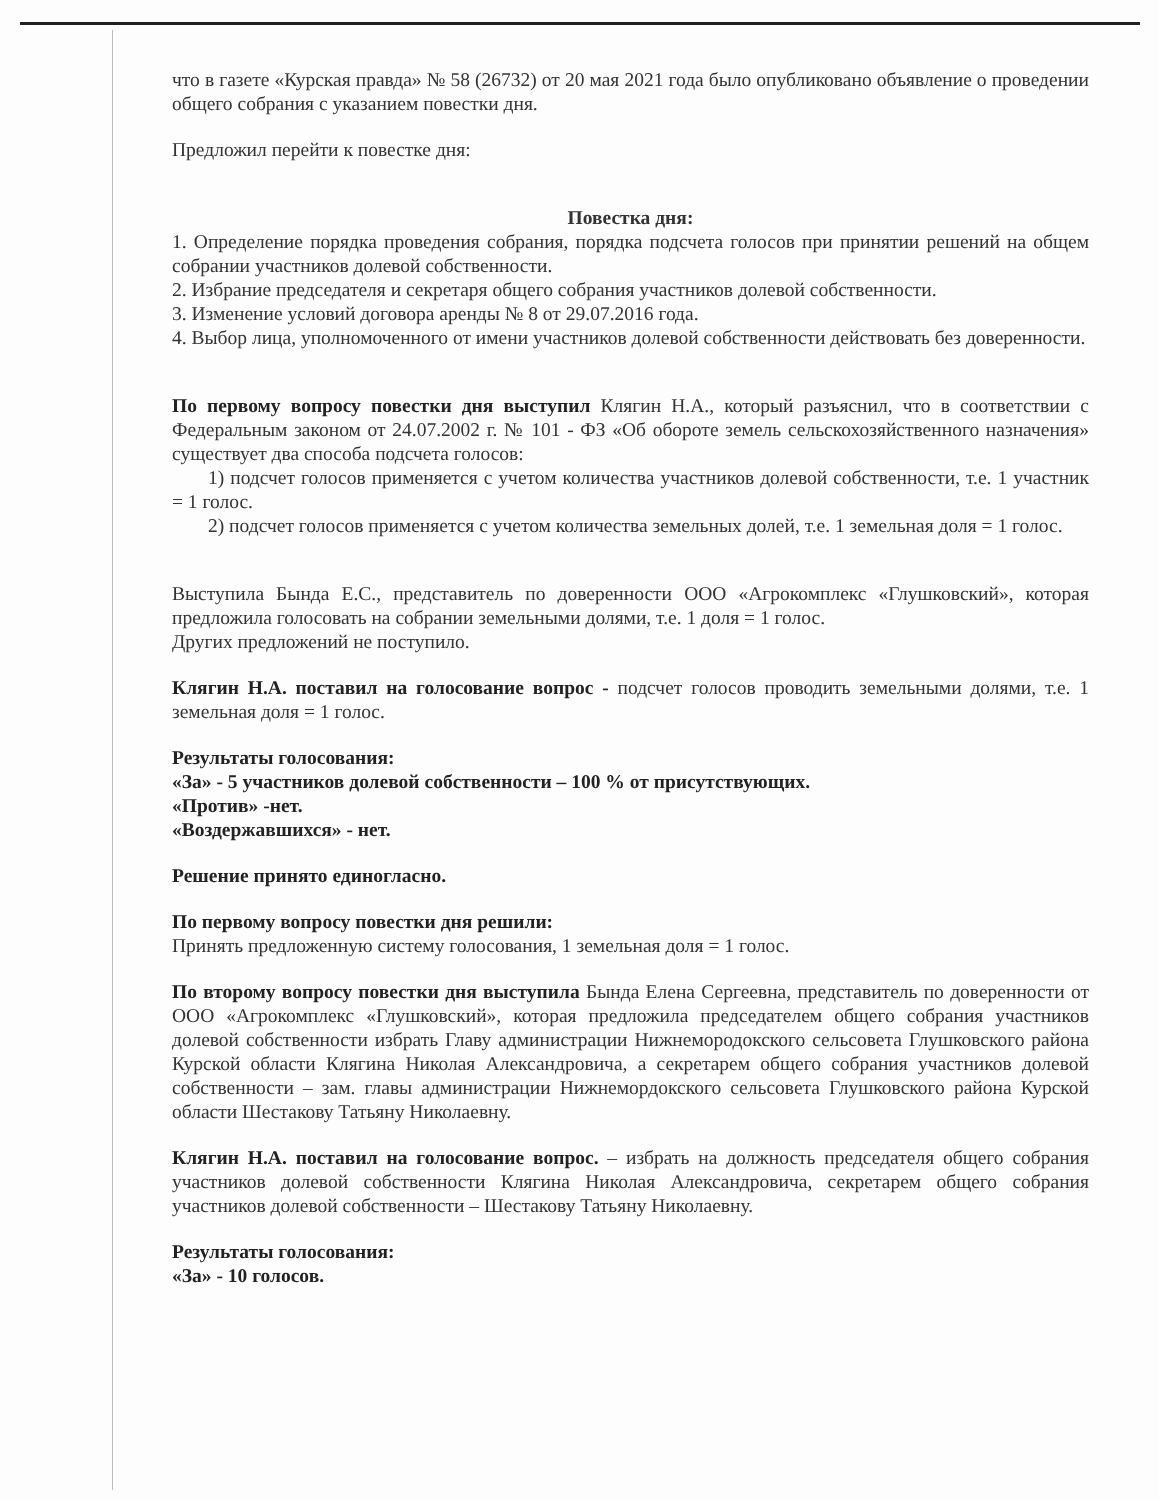что в газете «Курская правда» № 58 (26732) от 20 мая 2021 года было опубликовано объявление о проведении общего собрания с указанием повестки дня.
Предложил перейти к повестке дня:
Повестка дня:
1. Определение порядка проведения собрания, порядка подсчета голосов при принятии решений на общем собрании участников долевой собственности.
2. Избрание председателя и секретаря общего собрания участников долевой собственности.
3. Изменение условий договора аренды № 8 от 29.07.2016 года.
4. Выбор лица, уполномоченного от имени участников долевой собственности действовать без доверенности.
По первому вопросу повестки дня выступил Клягин Н.А., который разъяснил, что в соответствии с Федеральным законом от 24.07.2002 г. № 101 - ФЗ «Об обороте земель сельскохозяйственного назначения» существует два способа подсчета голосов:
1) подсчет голосов применяется с учетом количества участников долевой собственности, т.е. 1 участник = 1 голос.
2) подсчет голосов применяется с учетом количества земельных долей, т.е. 1 земельная доля = 1 голос.
Выступила Бында Е.С., представитель по доверенности ООО «Агрокомплекс «Глушковский», которая предложила голосовать на собрании земельными долями, т.е. 1 доля = 1 голос.
Других предложений не поступило.
Клягин Н.А. поставил на голосование вопрос - подсчет голосов проводить земельными долями, т.е. 1 земельная доля = 1 голос.
Результаты голосования:
«За» - 5 участников долевой собственности – 100 % от присутствующих.
«Против» -нет.
«Воздержавшихся» - нет.
Решение принято единогласно.
По первому вопросу повестки дня решили:
Принять предложенную систему голосования, 1 земельная доля = 1 голос.
По второму вопросу повестки дня выступила Бында Елена Сергеевна, представитель по доверенности от ООО «Агрокомплекс «Глушковский», которая предложила председателем общего собрания участников долевой собственности избрать Главу администрации Нижнемородокского сельсовета Глушковского района Курской области Клягина Николая Александровича, а секретарем общего собрания участников долевой собственности – зам. главы администрации Нижнемордокского сельсовета Глушковского района Курской области Шестакову Татьяну Николаевну.
Клягин Н.А. поставил на голосование вопрос. – избрать на должность председателя общего собрания участников долевой собственности Клягина Николая Александровича, секретарем общего собрания участников долевой собственности – Шестакову Татьяну Николаевну.
Результаты голосования:
«За» - 10 голосов.